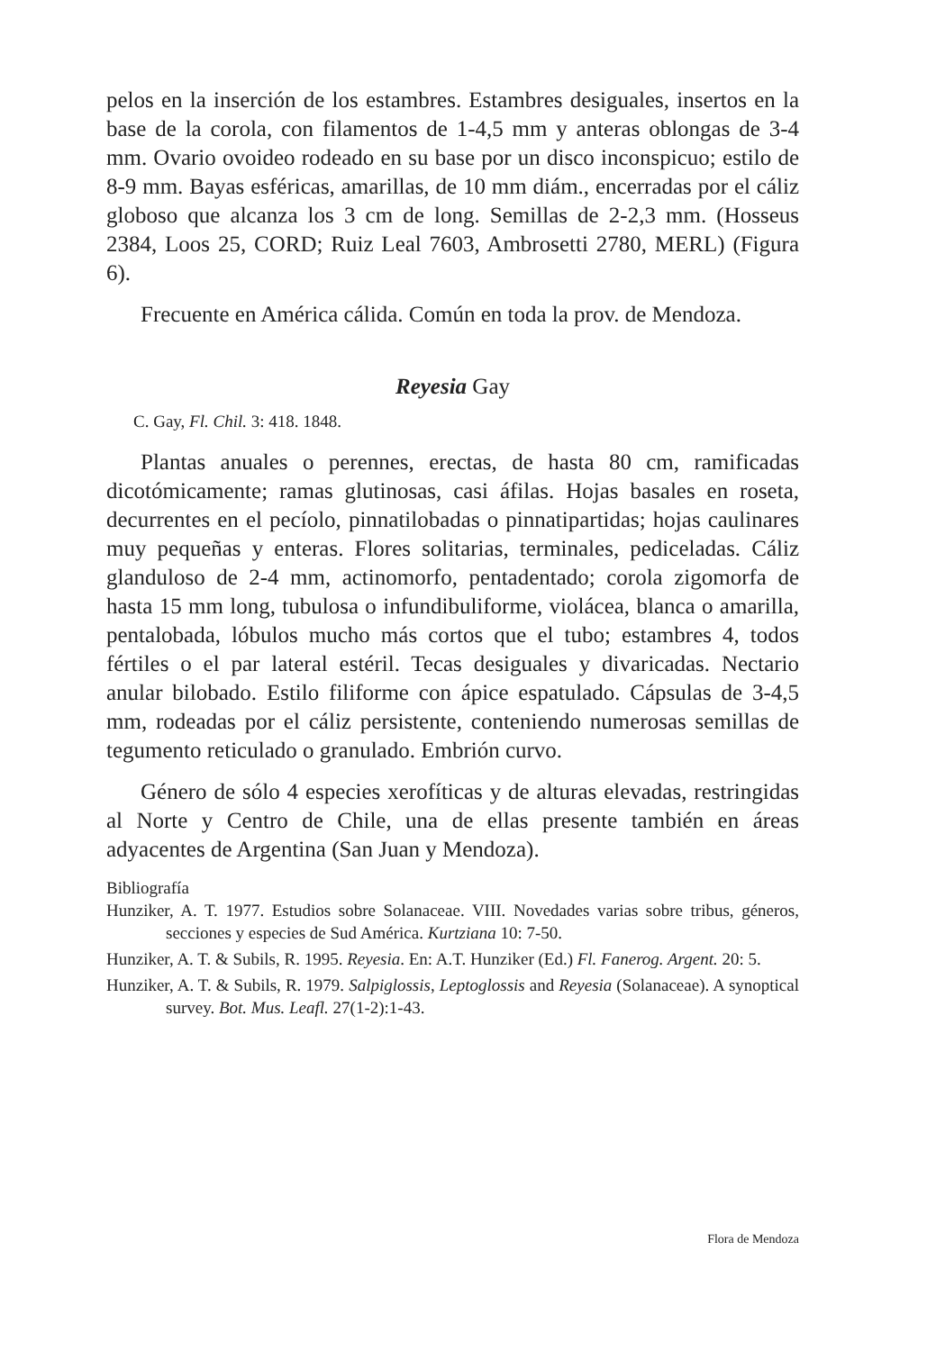pelos en la inserción de los estambres. Estambres desiguales, insertos en la base de la corola, con filamentos de 1-4,5 mm y anteras oblongas de 3-4 mm. Ovario ovoideo rodeado en su base por un disco inconspicuo; estilo de 8-9 mm. Bayas esféricas, amarillas, de 10 mm diám., encerradas por el cáliz globoso que alcanza los 3 cm de long. Semillas de 2-2,3 mm. (Hosseus 2384, Loos 25, CORD; Ruiz Leal 7603, Ambrosetti 2780, MERL) (Figura 6).
Frecuente en América cálida. Común en toda la prov. de Mendoza.
Reyesia Gay
C. Gay, Fl. Chil. 3: 418. 1848.
Plantas anuales o perennes, erectas, de hasta 80 cm, ramificadas dicotómicamente; ramas glutinosas, casi áfilas. Hojas basales en roseta, decurrentes en el pecíolo, pinnatilobadas o pinnatipartidas; hojas caulinares muy pequeñas y enteras. Flores solitarias, terminales, pediceladas. Cáliz glanduloso de 2-4 mm, actinomorfo, pentadentado; corola zigomorfa de hasta 15 mm long, tubulosa o infundibuliforme, violácea, blanca o amarilla, pentalobada, lóbulos mucho más cortos que el tubo; estambres 4, todos fértiles o el par lateral estéril. Tecas desiguales y divaricadas. Nectario anular bilobado. Estilo filiforme con ápice espatulado. Cápsulas de 3-4,5 mm, rodeadas por el cáliz persistente, conteniendo numerosas semillas de tegumento reticulado o granulado. Embrión curvo.
Género de sólo 4 especies xerofíticas y de alturas elevadas, restringidas al Norte y Centro de Chile, una de ellas presente también en áreas adyacentes de Argentina (San Juan y Mendoza).
Bibliografía
Hunziker, A. T. 1977. Estudios sobre Solanaceae. VIII. Novedades varias sobre tribus, géneros, secciones y especies de Sud América. Kurtziana 10: 7-50.
Hunziker, A. T. & Subils, R. 1995. Reyesia. En: A.T. Hunziker (Ed.) Fl. Fanerog. Argent. 20: 5.
Hunziker, A. T. & Subils, R. 1979. Salpiglossis, Leptoglossis and Reyesia (Solanaceae). A synoptical survey. Bot. Mus. Leafl. 27(1-2):1-43.
Flora de Mendoza